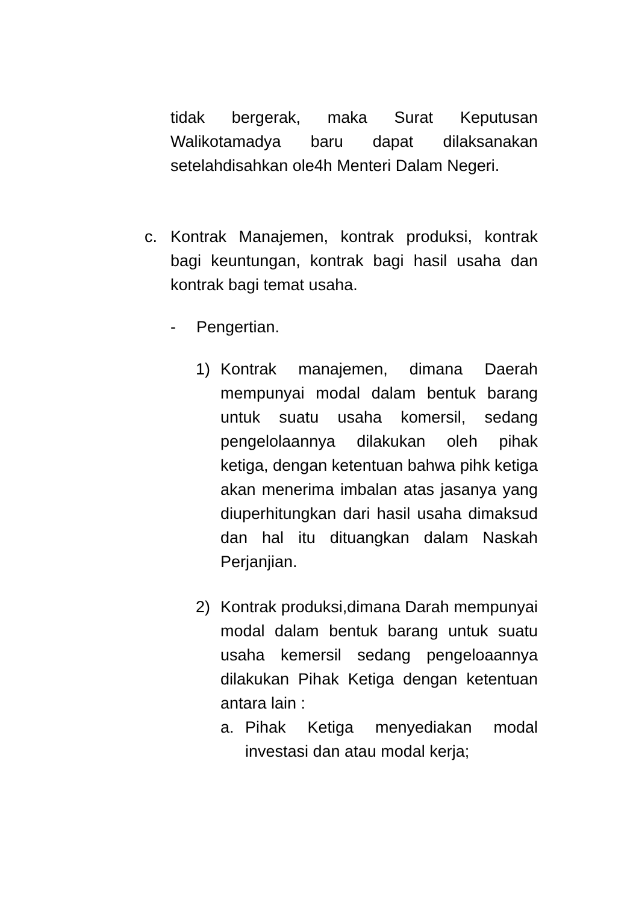tidak bergerak, maka Surat Keputusan Walikotamadya baru dapat dilaksanakan setelahdisahkan ole4h Menteri Dalam Negeri.
c. Kontrak Manajemen, kontrak produksi, kontrak bagi keuntungan, kontrak bagi hasil usaha dan kontrak bagi temat usaha.
- Pengertian.
1) Kontrak manajemen, dimana Daerah mempunyai modal dalam bentuk barang untuk suatu usaha komersil, sedang pengelolaannya dilakukan oleh pihak ketiga, dengan ketentuan bahwa pihk ketiga akan menerima imbalan atas jasanya yang diuperhitungkan dari hasil usaha dimaksud dan hal itu dituangkan dalam Naskah Perjanjian.
2) Kontrak produksi,dimana Darah mempunyai modal dalam bentuk barang untuk suatu usaha kemersil sedang pengeloaannya dilakukan Pihak Ketiga dengan ketentuan antara lain :
a. Pihak Ketiga menyediakan modal investasi dan atau modal kerja;